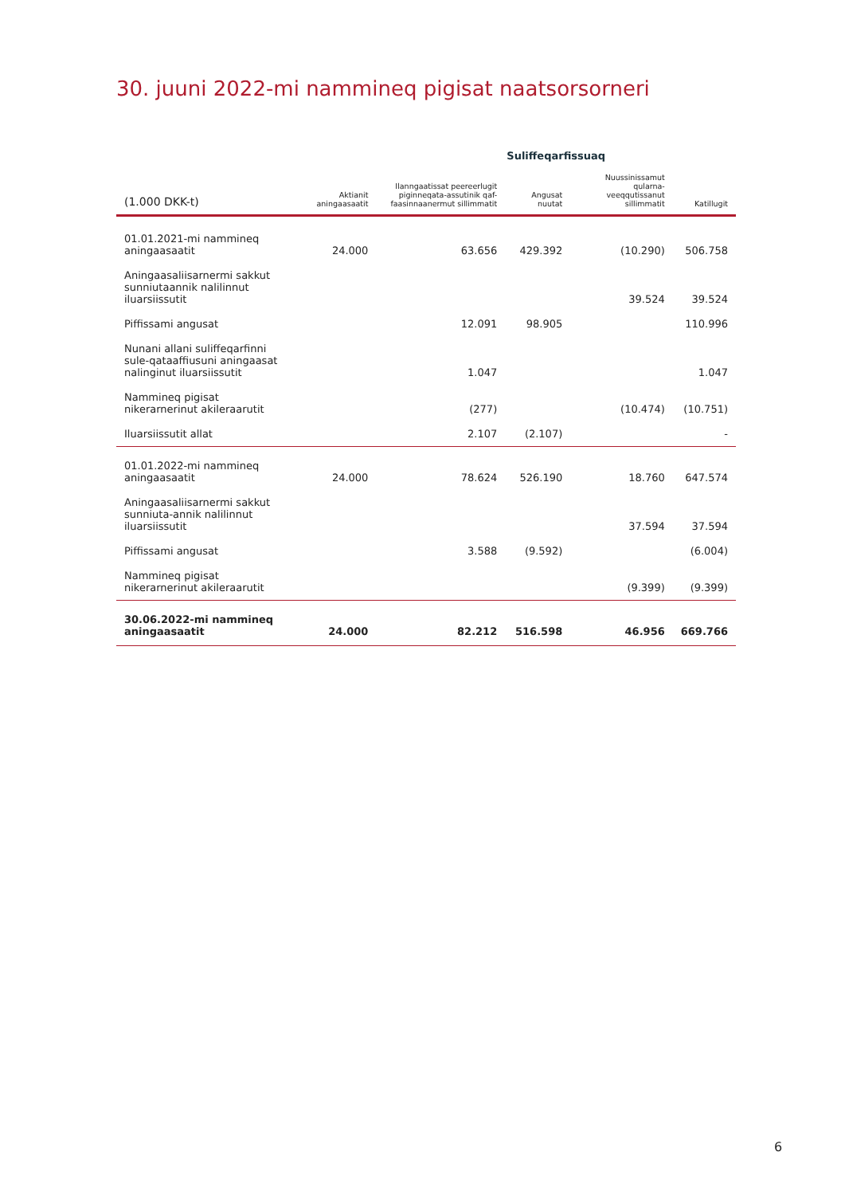30. juuni 2022-mi nammineq pigisat naatsorsorneri
| | | Suliffeqarfissuaq | | | |
| --- | --- | --- | --- | --- | --- |
| (1.000 DKK-t) | Aktianit aningaasaatit | Ilanngaatissat peereerlugit piginneqata-assutinik qaf-faasinnaanermut sillimmatit | Angusat nuutat | Nuussinissamut qularna-veeqqutissanut sillimmatit | Katillugit |
| 01.01.2021-mi nammineq aningaasaatit | 24.000 | 63.656 | 429.392 | (10.290) | 506.758 |
| Aningaasaliisarnermi sakkut sunniutaannik nalilinnut iluarsiissutit | | | | 39.524 | 39.524 |
| Piffissami angusat | | 12.091 | 98.905 | | 110.996 |
| Nunani allani suliffeqarfinni sule-qataaffiusuni aningaasat nalinginut iluarsiissutit | | 1.047 | | | 1.047 |
| Nammineq pigisat nikerarnerinut akileraarutit | | (277) | | (10.474) | (10.751) |
| Iluarsiissutit allat | | 2.107 | (2.107) | | - |
| 01.01.2022-mi nammineq aningaasaatit | 24.000 | 78.624 | 526.190 | 18.760 | 647.574 |
| Aningaasaliisarnermi sakkut sunniuta-annik nalilinnut iluarsiissutit | | | | 37.594 | 37.594 |
| Piffissami angusat | | 3.588 | (9.592) | | (6.004) |
| Nammineq pigisat nikerarnerinut akileraarutit | | | | (9.399) | (9.399) |
| 30.06.2022-mi nammineq aningaasaatit | 24.000 | 82.212 | 516.598 | 46.956 | 669.766 |
6